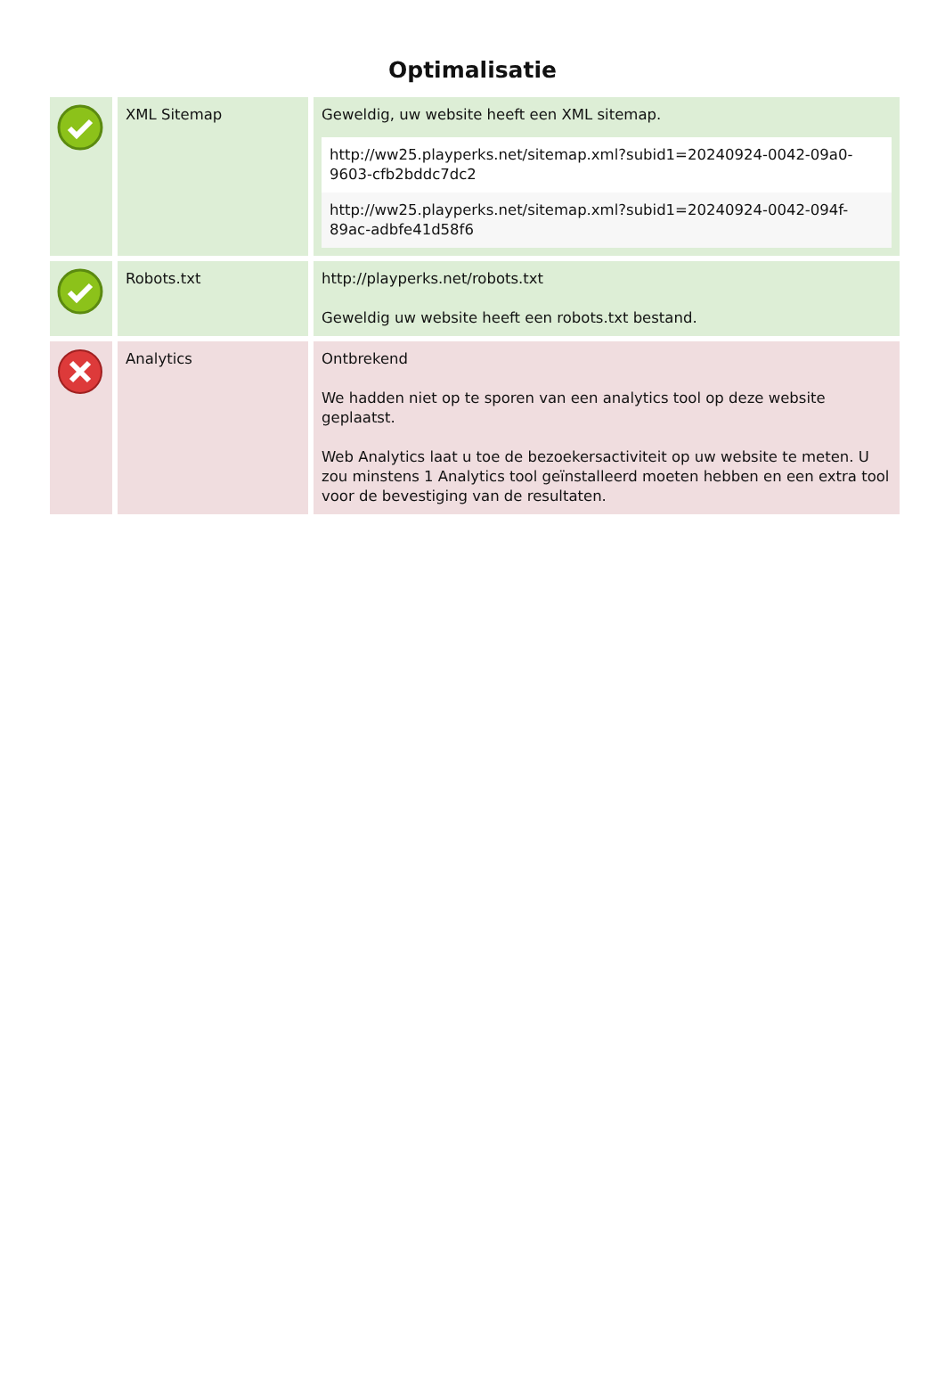Optimalisatie
| | XML Sitemap | Geweldig, uw website heeft een XML sitemap. / http://ww25.playperks.net/sitemap.xml?subid1=20240924-0042-09a0-9603-cfb2bddc7dc2 / / http://ww25.playperks.net/sitemap.xml?subid1=20240924-0042-094f-89ac-adbfe41d58f6 / |
| | Robots.txt | http://playperks.net/robots.txt Geweldig uw website heeft een robots.txt bestand. |
| | Analytics | Ontbrekend We hadden niet op te sporen van een analytics tool op deze website geplaatst. Web Analytics laat u toe de bezoekersactiviteit op uw website te meten. U zou minstens 1 Analytics tool geïnstalleerd moeten hebben en een extra tool voor de bevestiging van de resultaten. |